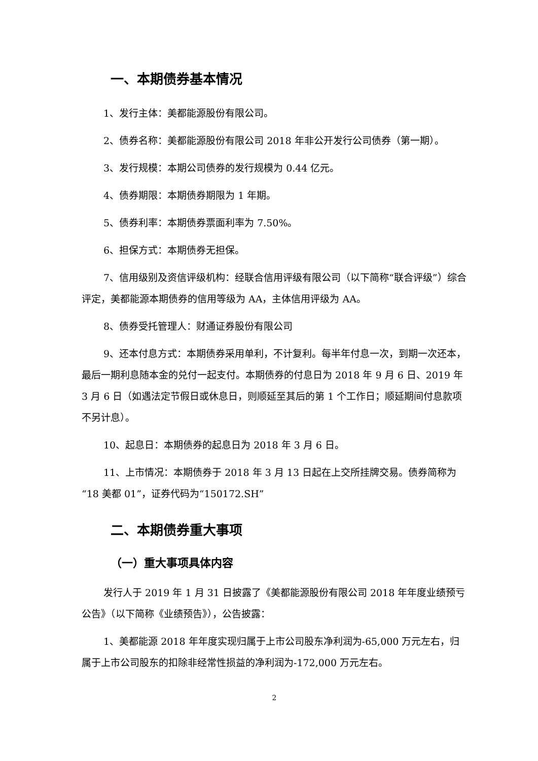一、本期债券基本情况
1、发行主体：美都能源股份有限公司。
2、债券名称：美都能源股份有限公司 2018 年非公开发行公司债券（第一期）。
3、发行规模：本期公司债券的发行规模为 0.44 亿元。
4、债券期限：本期债券期限为 1 年期。
5、债券利率：本期债券票面利率为 7.50%。
6、担保方式：本期债券无担保。
7、信用级别及资信评级机构：经联合信用评级有限公司（以下简称“联合评级”）综合评定，美都能源本期债券的信用等级为 AA，主体信用评级为 AA。
8、债券受托管理人：财通证券股份有限公司
9、还本付息方式：本期债券采用单利，不计复利。每半年付息一次，到期一次还本，最后一期利息随本金的兑付一起支付。本期债券的付息日为 2018 年 9 月 6 日、2019 年 3 月 6 日（如遇法定节假日或休息日，则顺延至其后的第 1 个工作日；顺延期间付息款项不另计息）。
10、起息日：本期债券的起息日为 2018 年 3 月 6 日。
11、上市情况：本期债券于 2018 年 3 月 13 日起在上交所挂牌交易。债券简称为“18 美都 01”，证券代码为“150172.SH”
二、本期债券重大事项
（一）重大事项具体内容
发行人于 2019 年 1 月 31 日披露了《美都能源股份有限公司 2018 年年度业绩预亏公告》（以下简称《业绩预告》），公告披露：
1、美都能源 2018 年年度实现归属于上市公司股东净利润为-65,000 万元左右，归属于上市公司股东的扣除非经常性损益的净利润为-172,000 万元左右。
2